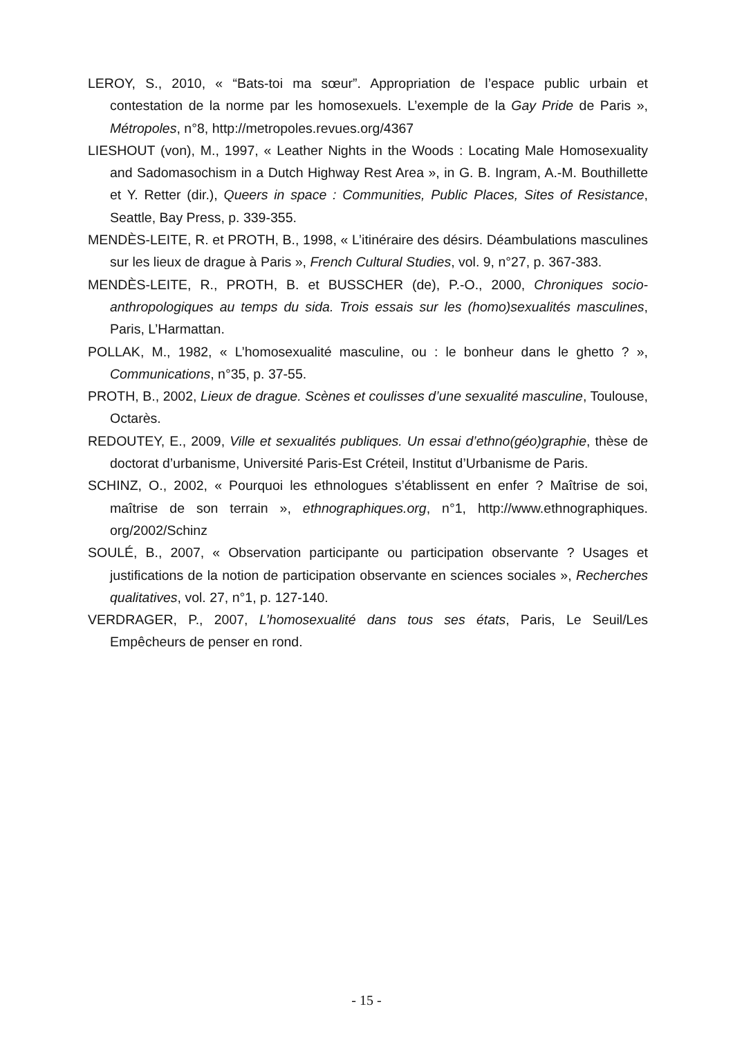LEROY, S., 2010, « “Bats-toi ma sœur”. Appropriation de l’espace public urbain et contestation de la norme par les homosexuels. L’exemple de la Gay Pride de Paris », Métropoles, n°8, http://metropoles.revues.org/4367
LIESHOUT (von), M., 1997, « Leather Nights in the Woods : Locating Male Homosexuality and Sadomasochism in a Dutch Highway Rest Area », in G. B. Ingram, A.-M. Bouthillette et Y. Retter (dir.), Queers in space : Communities, Public Places, Sites of Resistance, Seattle, Bay Press, p. 339-355.
MENDÈS-LEITE, R. et PROTH, B., 1998, « L’itinéraire des désirs. Déambulations masculines sur les lieux de drague à Paris », French Cultural Studies, vol. 9, n°27, p. 367-383.
MENDÈS-LEITE, R., PROTH, B. et BUSSCHER (de), P.-O., 2000, Chroniques socio-anthropologiques au temps du sida. Trois essais sur les (homo)sexualités masculines, Paris, L’Harmattan.
POLLAK, M., 1982, « L’homosexualité masculine, ou : le bonheur dans le ghetto ? », Communications, n°35, p. 37-55.
PROTH, B., 2002, Lieux de drague. Scènes et coulisses d’une sexualité masculine, Toulouse, Octarès.
REDOUTEY, E., 2009, Ville et sexualités publiques. Un essai d’ethno(géo)graphie, thèse de doctorat d’urbanisme, Université Paris-Est Créteil, Institut d’Urbanisme de Paris.
SCHINZ, O., 2002, « Pourquoi les ethnologues s’établissent en enfer ? Maîtrise de soi, maîtrise de son terrain », ethnographiques.org, n°1, http://www.ethnographiques. org/2002/Schinz
SOULÉ, B., 2007, « Observation participante ou participation observante ? Usages et justifications de la notion de participation observante en sciences sociales », Recherches qualitatives, vol. 27, n°1, p. 127-140.
VERDRAGER, P., 2007, L’homosexualité dans tous ses états, Paris, Le Seuil/Les Empêcheurs de penser en rond.
- 15 -